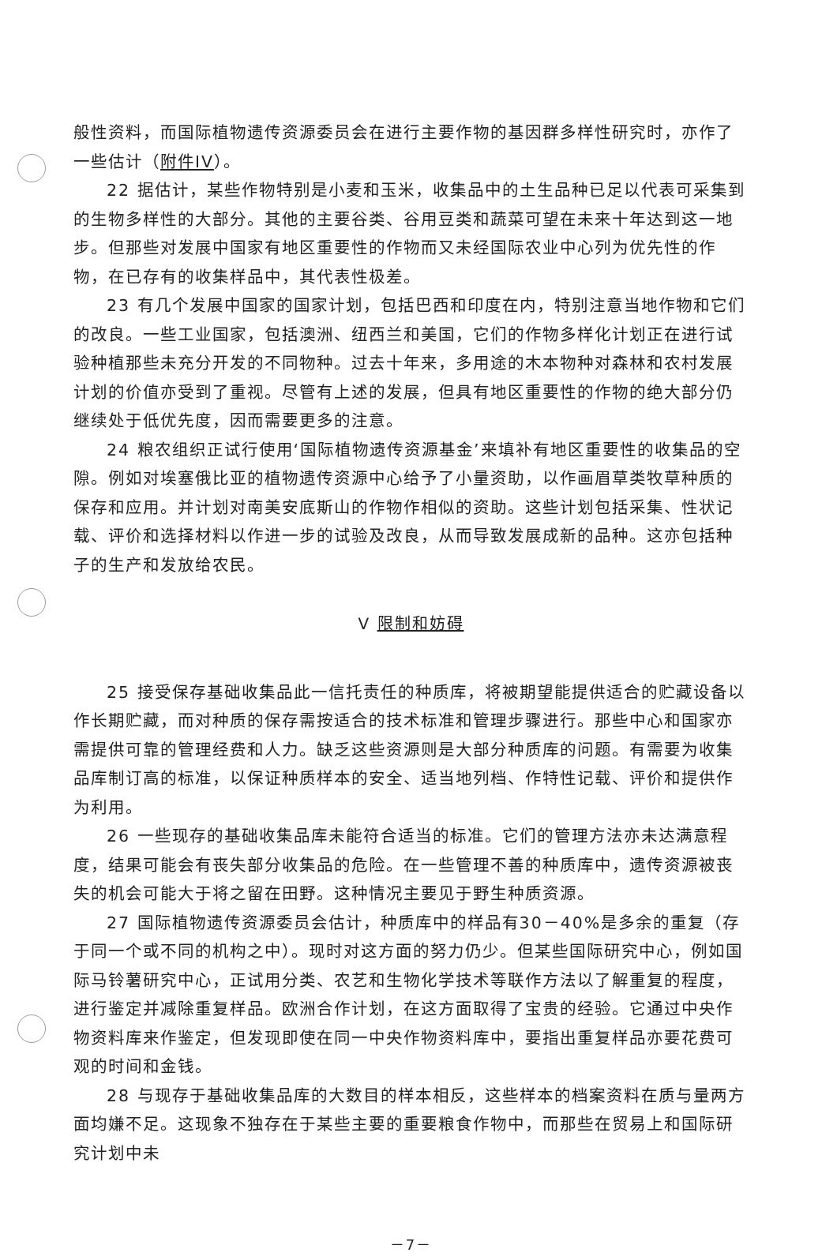般性资料，而国际植物遗传资源委员会在进行主要作物的基因群多样性研究时，亦作了一些估计（附件IV）。
22 据估计，某些作物特别是小麦和玉米，收集品中的土生品种已足以代表可采集到的生物多样性的大部分。其他的主要谷类、谷用豆类和蔬菜可望在未来十年达到这一地步。但那些对发展中国家有地区重要性的作物而又未经国际农业中心列为优先性的作物，在已存有的收集样品中，其代表性极差。
23 有几个发展中国家的国家计划，包括巴西和印度在内，特别注意当地作物和它们的改良。一些工业国家，包括澳洲、纽西兰和美国，它们的作物多样化计划正在进行试验种植那些未充分开发的不同物种。过去十年来，多用途的木本物种对森林和农村发展计划的价值亦受到了重视。尽管有上述的发展，但具有地区重要性的作物的绝大部分仍继续处于低优先度，因而需要更多的注意。
24 粮农组织正试行使用‘国际植物遗传资源基金’来填补有地区重要性的收集品的空隙。例如对埃塞俄比亚的植物遗传资源中心给予了小量资助，以作画眉草类牧草种质的保存和应用。并计划对南美安底斯山的作物作相似的资助。这些计划包括采集、性状记载、评价和选择材料以作进一步的试验及改良，从而导致发展成新的品种。这亦包括种子的生产和发放给农民。
V 限制和妨碍
25 接受保存基础收集品此一信托责任的种质库，将被期望能提供适合的贮藏设备以作长期贮藏，而对种质的保存需按适合的技术标准和管理步骤进行。那些中心和国家亦需提供可靠的管理经费和人力。缺乏这些资源则是大部分种质库的问题。有需要为收集品库制订高的标准，以保证种质样本的安全、适当地列档、作特性记载、评价和提供作为利用。
26 一些现存的基础收集品库未能符合适当的标准。它们的管理方法亦未达满意程度，结果可能会有丧失部分收集品的危险。在一些管理不善的种质库中，遗传资源被丧失的机会可能大于将之留在田野。这种情况主要见于野生种质资源。
27 国际植物遗传资源委员会估计，种质库中的样品有30－40%是多余的重复（存于同一个或不同的机构之中）。现时对这方面的努力仍少。但某些国际研究中心，例如国际马铃薯研究中心，正试用分类、农艺和生物化学技术等联作方法以了解重复的程度，进行鉴定并减除重复样品。欧洲合作计划，在这方面取得了宝贵的经验。它通过中央作物资料库来作鉴定，但发现即使在同一中央作物资料库中，要指出重复样品亦要花费可观的时间和金钱。
28 与现存于基础收集品库的大数目的样本相反，这些样本的档案资料在质与量两方面均嫌不足。这现象不独存在于某些主要的重要粮食作物中，而那些在贸易上和国际研究计划中未
－7－